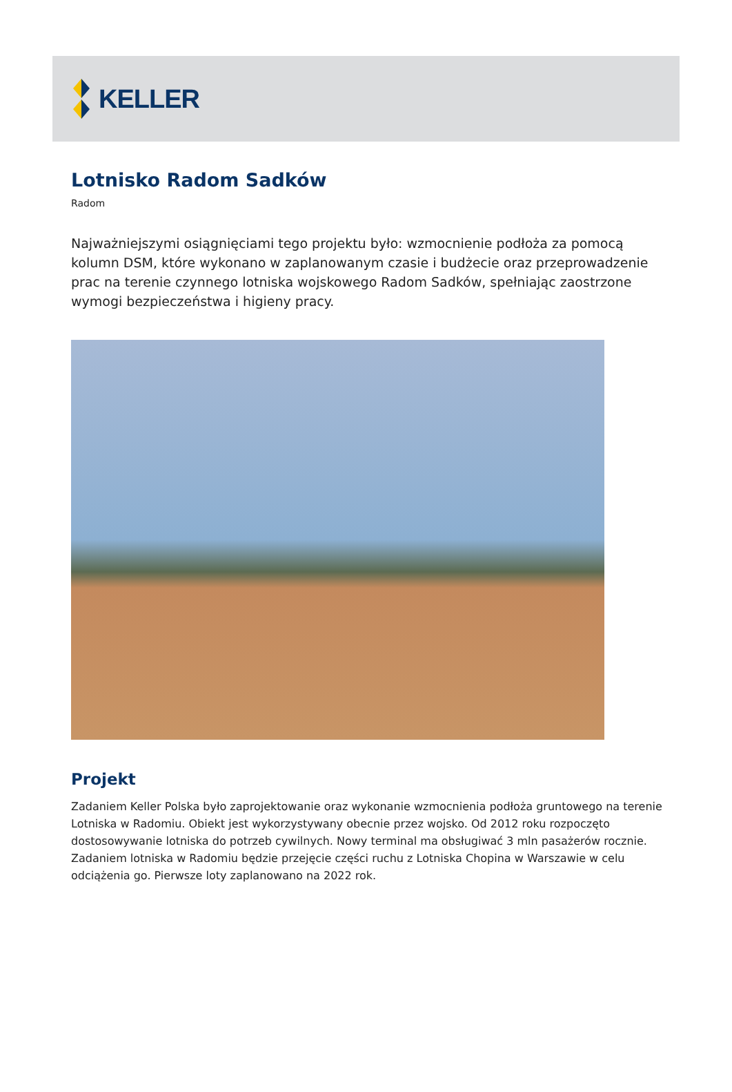KELLER
Lotnisko Radom Sadków
Radom
Najważniejszymi osiągnięciami tego projektu było: wzmocnienie podłoża za pomocą kolumn DSM, które wykonano w zaplanowanym czasie i budżecie oraz przeprowadzenie prac na terenie czynnego lotniska wojskowego Radom Sadków, spełniając zaostrzone wymogi bezpieczeństwa i higieny pracy.
Projekt
Zadaniem Keller Polska było zaprojektowanie oraz wykonanie wzmocnienia podłoża gruntowego na terenie Lotniska w Radomiu. Obiekt jest wykorzystywany obecnie przez wojsko. Od 2012 roku rozpoczęto dostosowywanie lotniska do potrzeb cywilnych. Nowy terminal ma obsługiwać 3 mln pasażerów rocznie. Zadaniem lotniska w Radomiu będzie przejęcie części ruchu z Lotniska Chopina w Warszawie w celu odciążenia go. Pierwsze loty zaplanowano na 2022 rok.